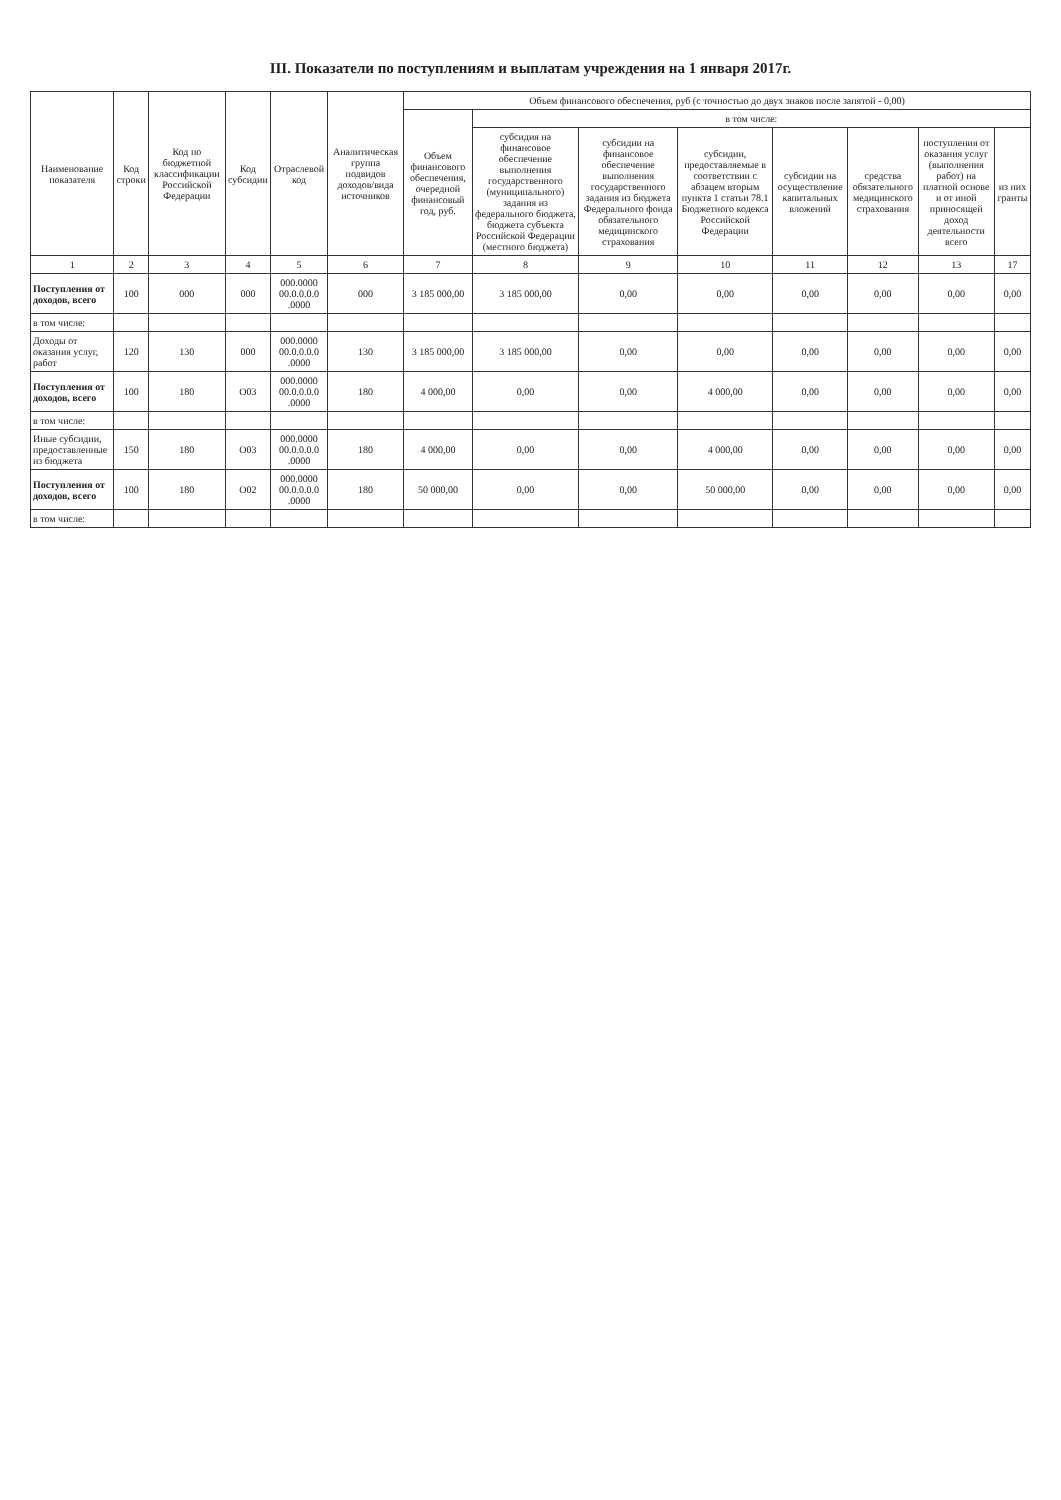III. Показатели по поступлениям и выплатам учреждения на 1 января 2017г.
| Наименование показателя | Код строки | Код по бюджетной классификации Российской Федерации | Код субсидии | Отраслевой код | Аналитическая группа подвидов доходов/вида источников | Объем финансового обеспечения, руб (с точностью до двух знаков после запятой - 0,00) | | | | | | | |
| --- | --- | --- | --- | --- | --- | --- | --- | --- | --- | --- | --- | --- | --- |
| | | | | | | Объем финансового обеспечения, очередной финансовый год, руб. | в том числе: | | | | | | |
| | | | | | | | субсидия на финансовое обеспечение выполнения государственного (муниципального) задания из федерального бюджета, бюджета субъекта Российской Федерации (местного бюджета) | субсидии на финансовое обеспечение выполнения государственного задания из бюджета Федерального фонда обязательного медицинского страхования | субсидии, предоставляемые в соответствии с абзацем вторым пункта 1 статьи 78.1 Бюджетного кодекса Российской Федерации | субсидии на осуществление капитальных вложений | средства обязательного медицинского страхования | поступления от оказания услуг (выполнения работ) на платной основе и от иной приносящей доход деятельности всего | из них гранты |
| 1 | 2 | 3 | 4 | 5 | 6 | 7 | 8 | 9 | 10 | 11 | 12 | 13 | 17 |
| Поступления от доходов, всего | 100 | 000 | 000 | 000.0000 00.0.0.0.0 .0000 | 000 | 3 185 000,00 | 3 185 000,00 | 0,00 | 0,00 | 0,00 | 0,00 | 0,00 | 0,00 |
| в том числе: | | | | | | | | | | | | | |
| Доходы от оказания услуг, работ | 120 | 130 | 000 | 000.0000 00.0.0.0.0 .0000 | 130 | 3 185 000,00 | 3 185 000,00 | 0,00 | 0,00 | 0,00 | 0,00 | 0,00 | 0,00 |
| Поступления от доходов, всего | 100 | 180 | О03 | 000.0000 00.0.0.0.0 .0000 | 180 | 4 000,00 | 0,00 | 0,00 | 4 000,00 | 0,00 | 0,00 | 0,00 | 0,00 |
| в том числе: | | | | | | | | | | | | | |
| Иные субсидии, предоставленные из бюджета | 150 | 180 | О03 | 000.0000 00.0.0.0.0 .0000 | 180 | 4 000,00 | 0,00 | 0,00 | 4 000,00 | 0,00 | 0,00 | 0,00 | 0,00 |
| Поступления от доходов, всего | 100 | 180 | О02 | 000.0000 00.0.0.0.0 .0000 | 180 | 50 000,00 | 0,00 | 0,00 | 50 000,00 | 0,00 | 0,00 | 0,00 | 0,00 |
| в том числе: | | | | | | | | | | | | | |